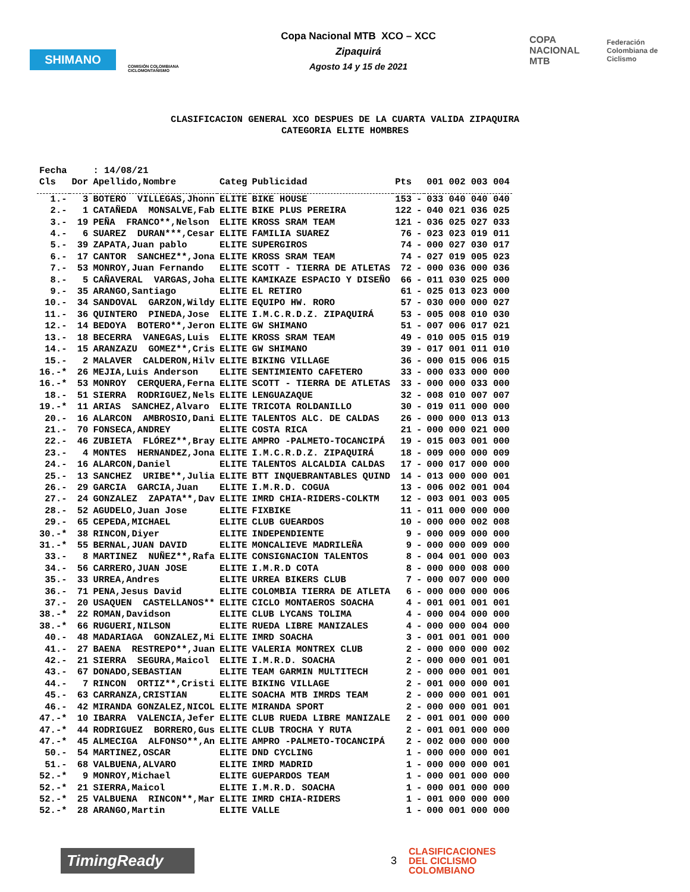SHIMANO
COMISIÓN COLOMBIANA CICLOMONTAÑISMO
Copa Nacional MTB XCO – XCC
Zipaquirá
Agosto 14 y 15 de 2021
COPA NACIONAL MTB
Federación Colombiana de Ciclismo
CLASIFICACION GENERAL XCO DESPUES DE LA CUARTA VALIDA ZIPAQUIRA
CATEGORIA ELITE HOMBRES
| Fecha | | : 14/08/21 | | | | | |
| Cls | Dor | Apellido,Nombre | Categ | Publicidad | Pts | | 001 002 003 004 |
| 1.- | 3 | BOTERO VILLEGAS,Jhonn | ELITE | BIKE HOUSE | 153 | - | 033 040 040 040 |
| 2.- | 1 | CATAÑEDA MONSALVE,Fab | ELITE | BIKE PLUS PEREIRA | 122 | - | 040 021 036 025 |
| 3.- | 19 | PEÑA FRANCO**,Nelson | ELITE | KROSS SRAM TEAM | 121 | - | 036 025 027 033 |
| 4.- | 6 | SUAREZ DURAN***,Cesar | ELITE | FAMILIA SUAREZ | 76 | - | 023 023 019 011 |
| 5.- | 39 | ZAPATA,Juan pablo | ELITE | SUPERGIROS | 74 | - | 000 027 030 017 |
| 6.- | 17 | CANTOR SANCHEZ**,Jona | ELITE | KROSS SRAM TEAM | 74 | - | 027 019 005 023 |
| 7.- | 53 | MONROY,Juan Fernando | ELITE | SCOTT - TIERRA DE ATLETAS | 72 | - | 000 036 000 036 |
| 8.- | 5 | CAÑAVERAL VARGAS,Joha | ELITE | KAMIKAZE ESPACIO Y DISEÑO | 66 | - | 011 030 025 000 |
| 9.- | 35 | ARANGO,Santiago | ELITE | EL RETIRO | 61 | - | 025 013 023 000 |
| 10.- | 34 | SANDOVAL GARZON,Wildy | ELITE | EQUIPO HW. RORO | 57 | - | 030 000 000 027 |
| 11.- | 36 | QUINTERO PINEDA,Jose | ELITE | I.M.C.R.D.Z. ZIPAQUIRÁ | 53 | - | 005 008 010 030 |
| 12.- | 14 | BEDOYA BOTERO**,Jeron | ELITE | GW SHIMANO | 51 | - | 007 006 017 021 |
| 13.- | 18 | BECERRA VANEGAS,Luis | ELITE | KROSS SRAM TEAM | 49 | - | 010 005 015 019 |
| 14.- | 15 | ARANZAZU GOMEZ**,Cris | ELITE | GW SHIMANO | 39 | - | 017 001 011 010 |
| 15.- | 2 | MALAVER CALDERON,Hilv | ELITE | BIKING VILLAGE | 36 | - | 000 015 006 015 |
| 16.-* | 26 | MEJIA,Luis Anderson | ELITE | SENTIMIENTO CAFETERO | 33 | - | 000 033 000 000 |
| 16.-* | 53 | MONROY CERQUERA,Ferna | ELITE | SCOTT - TIERRA DE ATLETAS | 33 | - | 000 000 033 000 |
| 18.- | 51 | SIERRA RODRIGUEZ,Nels | ELITE | LENGUAZAQUE | 32 | - | 008 010 007 007 |
| 19.-* | 11 | ARIAS SANCHEZ,Alvaro | ELITE | TRICOTA ROLDANILLO | 30 | - | 019 011 000 000 |
| 20.- | 16 | ALARCON AMBROSIO,Dani | ELITE | TALENTOS ALC. DE CALDAS | 26 | - | 000 000 013 013 |
| 21.- | 70 | FONSECA,ANDREY | ELITE | COSTA RICA | 21 | - | 000 000 021 000 |
| 22.- | 46 | ZUBIETA FLÓREZ**,Bray | ELITE | AMPRO -PALMETO-TOCANCIPÁ | 19 | - | 015 003 001 000 |
| 23.- | 4 | MONTES HERNANDEZ,Jona | ELITE | I.M.C.R.D.Z. ZIPAQUIRÁ | 18 | - | 009 000 000 009 |
| 24.- | 16 | ALARCON,Daniel | ELITE | TALENTOS ALCALDIA CALDAS | 17 | - | 000 017 000 000 |
| 25.- | 13 | SANCHEZ URIBE**,Julia | ELITE | BTT INQUEBRANTABLES QUIND | 14 | - | 013 000 000 001 |
| 26.- | 29 | GARCIA GARCIA,Juan | ELITE | I.M.R.D. COGUA | 13 | - | 006 002 001 004 |
| 27.- | 24 | GONZALEZ ZAPATA**,Dav | ELITE | IMRD CHIA-RIDERS-COLKTM | 12 | - | 003 001 003 005 |
| 28.- | 52 | AGUDELO,Juan Jose | ELITE | FIXBIKE | 11 | - | 011 000 000 000 |
| 29.- | 65 | CEPEDA,MICHAEL | ELITE | CLUB GUEARDOS | 10 | - | 000 000 002 008 |
| 30.-* | 38 | RINCON,Diyer | ELITE | INDEPENDIENTE | 9 | - | 000 009 000 000 |
| 31.-* | 55 | BERNAL,JUAN DAVID | ELITE | MONCALIEVE MADRILEÑA | 9 | - | 000 000 009 000 |
| 33.- | 8 | MARTINEZ NUÑEZ**,Rafa | ELITE | CONSIGNACION TALENTOS | 8 | - | 004 001 000 003 |
| 34.- | 56 | CARRERO,JUAN JOSE | ELITE | I.M.R.D COTA | 8 | - | 000 000 008 000 |
| 35.- | 33 | URREA,Andres | ELITE | URREA BIKERS CLUB | 7 | - | 000 007 000 000 |
| 36.- | 71 | PENA,Jesus David | ELITE | COLOMBIA TIERRA DE ATLETA | 6 | - | 000 000 000 006 |
| 37.- | 20 | USAQUEN CASTELLANOS** | ELITE | CICLO MONTAEROS SOACHA | 4 | - | 001 001 001 001 |
| 38.-* | 22 | ROMAN,Davidson | ELITE | CLUB LYCANS TOLIMA | 4 | - | 000 004 000 000 |
| 38.-* | 66 | RUGUERI,NILSON | ELITE | RUEDA LIBRE MANIZALES | 4 | - | 000 000 004 000 |
| 40.- | 48 | MADARIAGA GONZALEZ,Mi | ELITE | IMRD SOACHA | 3 | - | 001 001 001 000 |
| 41.- | 27 | BAENA RESTREPO**,Juan | ELITE | VALERIA MONTREX CLUB | 2 | - | 000 000 000 002 |
| 42.- | 21 | SIERRA SEGURA,Maicol | ELITE | I.M.R.D. SOACHA | 2 | - | 000 000 001 001 |
| 43.- | 67 | DONADO,SEBASTIAN | ELITE | TEAM GARMIN MULTITECH | 2 | - | 000 000 001 001 |
| 44.- | 7 | RINCON ORTIZ**,Cristi | ELITE | BIKING VILLAGE | 2 | - | 001 000 000 001 |
| 45.- | 63 | CARRANZA,CRISTIAN | ELITE | SOACHA MTB IMRDS TEAM | 2 | - | 000 000 001 001 |
| 46.- | 42 | MIRANDA GONZALEZ,NICOL | ELITE | MIRANDA SPORT | 2 | - | 000 000 001 001 |
| 47.-* | 10 | IBARRA VALENCIA,Jefer | ELITE | CLUB RUEDA LIBRE MANIZALE | 2 | - | 001 001 000 000 |
| 47.-* | 44 | RODRIGUEZ BORRERO,Gus | ELITE | CLUB TROCHA Y RUTA | 2 | - | 001 001 000 000 |
| 47.-* | 45 | ALMECIGA ALFONSO**,An | ELITE | AMPRO -PALMETO-TOCANCIPÁ | 2 | - | 002 000 000 000 |
| 50.- | 54 | MARTINEZ,OSCAR | ELITE | DND CYCLING | 1 | - | 000 000 000 001 |
| 51.- | 68 | VALBUENA,ALVARO | ELITE | IMRD MADRID | 1 | - | 000 000 000 001 |
| 52.-* | 9 | MONROY,Michael | ELITE | GUEPARDOS TEAM | 1 | - | 000 001 000 000 |
| 52.-* | 21 | SIERRA,Maicol | ELITE | I.M.R.D. SOACHA | 1 | - | 000 001 000 000 |
| 52.-* | 25 | VALBUENA RINCON**,Mar | ELITE | IMRD CHIA-RIDERS | 1 | - | 001 000 000 000 |
| 52.-* | 28 | ARANGO,Martin | ELITE | VALLE | 1 | - | 000 001 000 000 |
TimingReady
3
CLASIFICACIONES
DEL CICLISMO
COLOMBIANO